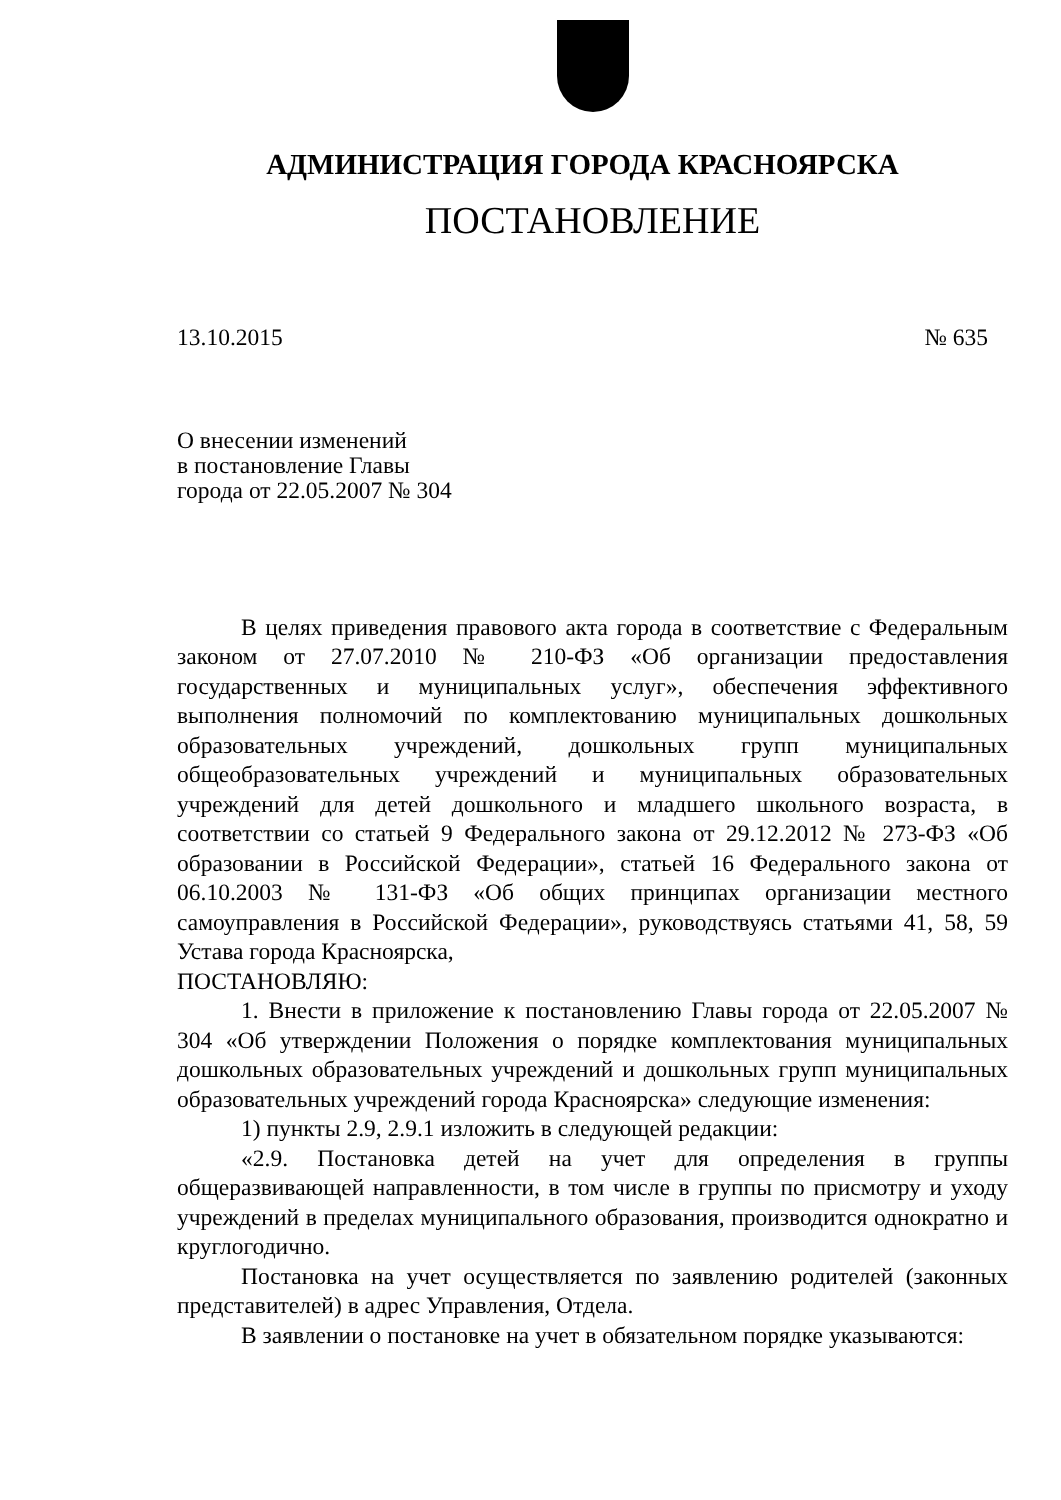АДМИНИСТРАЦИЯ ГОРОДА КРАСНОЯРСКА
ПОСТАНОВЛЕНИЕ
13.10.2015 № 635
О внесении изменений
в постановление Главы
города от 22.05.2007 № 304
В целях приведения правового акта города в соответствие с Федеральным законом от 27.07.2010 № 210-ФЗ «Об организации предоставления государственных и муниципальных услуг», обеспечения эффективного выполнения полномочий по комплектованию муниципальных дошкольных образовательных учреждений, дошкольных групп муниципальных общеобразовательных учреждений и муниципальных образовательных учреждений для детей дошкольного и младшего школьного возраста, в соответствии со статьей 9 Федерального закона от 29.12.2012 № 273-ФЗ «Об образовании в Российской Федерации», статьей 16 Федерального закона от 06.10.2003 № 131-ФЗ «Об общих принципах организации местного самоуправления в Российской Федерации», руководствуясь статьями 41, 58, 59 Устава города Красноярска,
ПОСТАНОВЛЯЮ:
1. Внести в приложение к постановлению Главы города от 22.05.2007 № 304 «Об утверждении Положения о порядке комплектования муниципальных дошкольных образовательных учреждений и дошкольных групп муниципальных образовательных учреждений города Красноярска» следующие изменения:
1) пункты 2.9, 2.9.1 изложить в следующей редакции:
«2.9. Постановка детей на учет для определения в группы общеразвивающей направленности, в том числе в группы по присмотру и уходу учреждений в пределах муниципального образования, производится однократно и круглогодично.
Постановка на учет осуществляется по заявлению родителей (законных представителей) в адрес Управления, Отдела.
В заявлении о постановке на учет в обязательном порядке указываются: